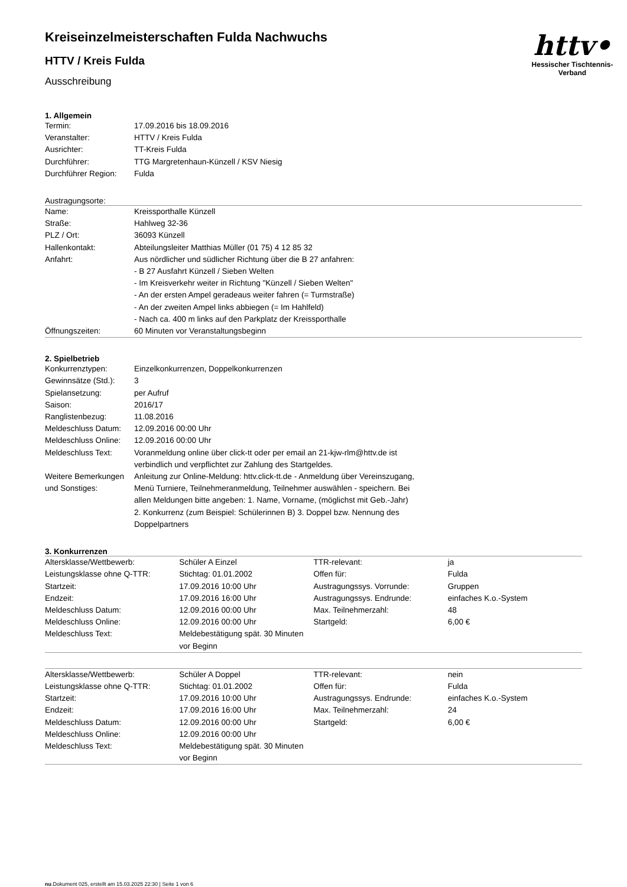httv•
Hessischer Tischtennis-Verband
Kreiseinzelmeisterschaften Fulda Nachwuchs
HTTV / Kreis Fulda
Ausschreibung
1. Allgemein
| Termin: | 17.09.2016 bis 18.09.2016 |
| Veranstalter: | HTTV / Kreis Fulda |
| Ausrichter: | TT-Kreis Fulda |
| Durchführer: | TTG Margretenhaun-Künzell / KSV Niesig |
| Durchführer Region: | Fulda |
Austragungsorte:
| Name: | Kreissporthalle Künzell |
| Straße: | Hahlweg 32-36 |
| PLZ / Ort: | 36093 Künzell |
| Hallenkontakt: | Abteilungsleiter Matthias Müller (01 75) 4 12 85 32 |
| Anfahrt: | Aus nördlicher und südlicher Richtung über die B 27 anfahren: - B 27 Ausfahrt Künzell / Sieben Welten - Im Kreisverkehr weiter in Richtung "Künzell / Sieben Welten" - An der ersten Ampel geradeaus weiter fahren (= Turmstraße) - An der zweiten Ampel links abbiegen (= Im Hahlfeld) - Nach ca. 400 m links auf den Parkplatz der Kreissporthalle |
| Öffnungszeiten: | 60 Minuten vor Veranstaltungsbeginn |
2. Spielbetrieb
| Konkurrenztypen: | Einzelkonkurrenzen, Doppelkonkurrenzen |
| Gewinnsätze (Std.): | 3 |
| Spielansetzung: | per Aufruf |
| Saison: | 2016/17 |
| Ranglistenbezug: | 11.08.2016 |
| Meldeschluss Datum: | 12.09.2016 00:00 Uhr |
| Meldeschluss Online: | 12.09.2016 00:00 Uhr |
| Meldeschluss Text: | Voranmeldung online über click-tt oder per email an 21-kjw-rlm@httv.de ist verbindlich und verpflichtet zur Zahlung des Startgeldes. |
| Weitere Bemerkungen und Sonstiges: | Anleitung zur Online-Meldung: httv.click-tt.de - Anmeldung über Vereinszugang, Menü Turniere, Teilnehmeranmeldung, Teilnehmer auswählen - speichern. Bei allen Meldungen bitte angeben: 1. Name, Vorname, (möglichst mit Geb.-Jahr) 2. Konkurrenz (zum Beispiel: Schülerinnen B) 3. Doppel bzw. Nennung des Doppelpartners |
3. Konkurrenzen
| Altersklasse/Wettbewerb: | Schüler A Einzel | TTR-relevant: | ja |
| Leistungsklasse ohne Q-TTR: | Stichtag: 01.01.2002 | Offen für: | Fulda |
| Startzeit: | 17.09.2016 10:00 Uhr | Austragungssys. Vorrunde: | Gruppen |
| Endzeit: | 17.09.2016 16:00 Uhr | Austragungssys. Endrunde: | einfaches K.o.-System |
| Meldeschluss Datum: | 12.09.2016 00:00 Uhr | Max. Teilnehmerzahl: | 48 |
| Meldeschluss Online: | 12.09.2016 00:00 Uhr | Startgeld: | 6,00 € |
| Meldeschluss Text: | Meldebestätigung spät. 30 Minuten vor Beginn | | |
| Altersklasse/Wettbewerb: | Schüler A Doppel | TTR-relevant: | nein |
| Leistungsklasse ohne Q-TTR: | Stichtag: 01.01.2002 | Offen für: | Fulda |
| Startzeit: | 17.09.2016 10:00 Uhr | Austragungssys. Endrunde: | einfaches K.o.-System |
| Endzeit: | 17.09.2016 16:00 Uhr | Max. Teilnehmerzahl: | 24 |
| Meldeschluss Datum: | 12.09.2016 00:00 Uhr | Startgeld: | 6,00 € |
| Meldeschluss Online: | 12.09.2016 00:00 Uhr | | |
| Meldeschluss Text: | Meldebestätigung spät. 30 Minuten vor Beginn | | |
nu.Dokument 025, erstellt am 15.03.2025 22:30 | Seite 1 von 6